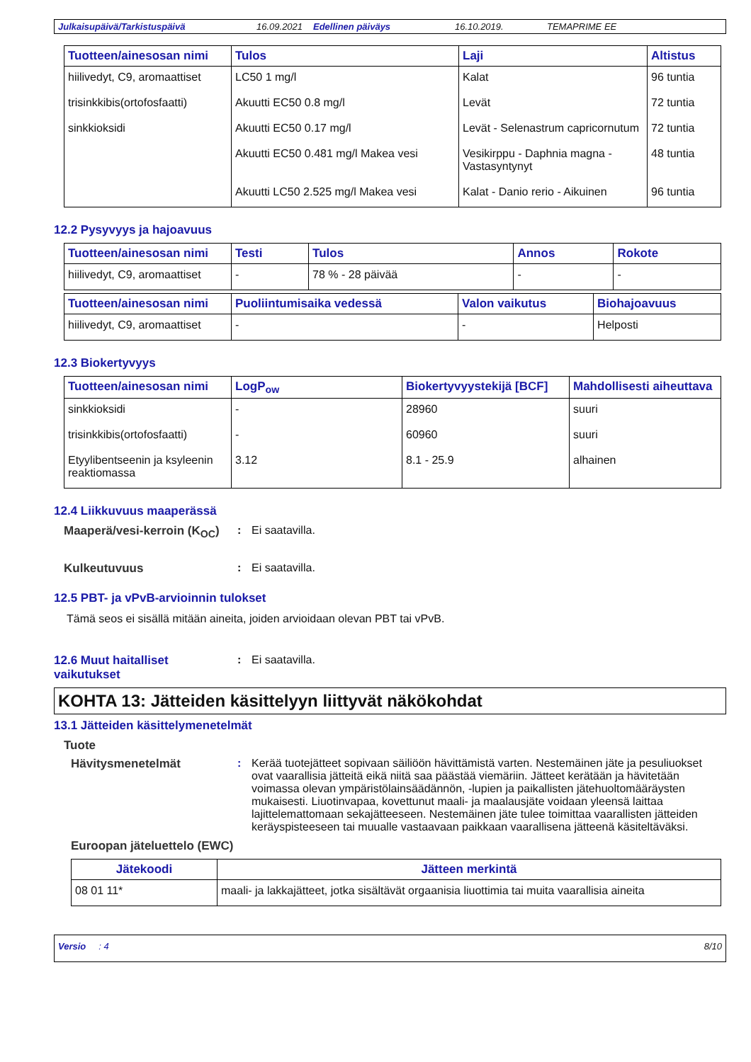Julkaisupäivä/Tarkistuspäivä 16.09.2021 Edellinen päiväys 16.10.2019. TEMAPRIME EE
| Tuotteen/ainesosan nimi | Tulos | Laji | Altistus |
| --- | --- | --- | --- |
| hiilivedyt, C9, aromaattiset | LC50 1 mg/l | Kalat | 96 tuntia |
| trisinkkibis(ortofosfaatti) | Akuutti EC50 0.8 mg/l | Levät | 72 tuntia |
| sinkkioksidi | Akuutti EC50 0.17 mg/l | Levät - Selenastrum capricornutum | 72 tuntia |
| | Akuutti EC50 0.481 mg/l Makea vesi | Vesikirppu - Daphnia magna - Vastasyntynyt | 48 tuntia |
| | Akuutti LC50 2.525 mg/l Makea vesi | Kalat - Danio rerio - Aikuinen | 96 tuntia |
12.2 Pysyvyys ja hajoavuus
| Tuotteen/ainesosan nimi | Testi | Tulos | Annos | Rokote |
| --- | --- | --- | --- | --- |
| hiilivedyt, C9, aromaattiset | - | 78 % - 28 päivää | - | - |
| Tuotteen/ainesosan nimi | Puoliintumisaika vedessä | Valon vaikutus | Biohajoavuus |
| --- | --- | --- | --- |
| hiilivedyt, C9, aromaattiset | - | - | Helposti |
12.3 Biokertyvyys
| Tuotteen/ainesosan nimi | LogP<sub>ow</sub> | Biokertyvyystekijä [BCF] | Mahdollisesti aiheuttava |
| --- | --- | --- | --- |
| sinkkioksidi | - | 28960 | suuri |
| trisinkkibis(ortofosfaatti) | - | 60960 | suuri |
| Etyylibentseenin ja ksyleenin reaktiomassa | 3.12 | 8.1 - 25.9 | alhainen |
12.4 Liikkuvuus maaperässä
Maaperä/vesi-kerroin (K<sub>OC</sub>): Ei saatavilla.
Kulkeutuvuus: Ei saatavilla.
12.5 PBT- ja vPvB-arvioinnin tulokset
Tämä seos ei sisällä mitään aineita, joiden arvioidaan olevan PBT tai vPvB.
12.6 Muut haitalliset vaikutukset: Ei saatavilla.
KOHTA 13: Jätteiden käsittelyyn liittyvät näkökohdat
13.1 Jätteiden käsittelymenetelmät
Tuote
Hävitysmenetelmät: Kerää tuotejätteet sopivaan säiliöön hävittämistä varten. Nestemäinen jäte ja pesuliuokset ovat vaarallisia jätteitä eikä niitä saa päästää viemäriin. Jätteet kerätään ja hävitetään voimassa olevan ympäristölainsäädännön, -lupien ja paikallisten jätehuoltomääräysten mukaisesti. Liuotinvapaa, kovettunut maali- ja maalausjäte voidaan yleensä laittaa lajittelemattomaan sekajätteeseen. Nestemäinen jäte tulee toimittaa vaarallisten jätteiden keräyspisteeseen tai muualle vastaavaan paikkaan vaarallisena jätteenä käsiteltäväksi.
Euroopan jäteluettelo (EWC)
| Jätekoodi | Jätteen merkintä |
| --- | --- |
| 08 01 11* | maali- ja lakkajätteet, jotka sisältävät orgaanisia liuottimia tai muita vaarallisia aineita |
Versio : 4 8/10